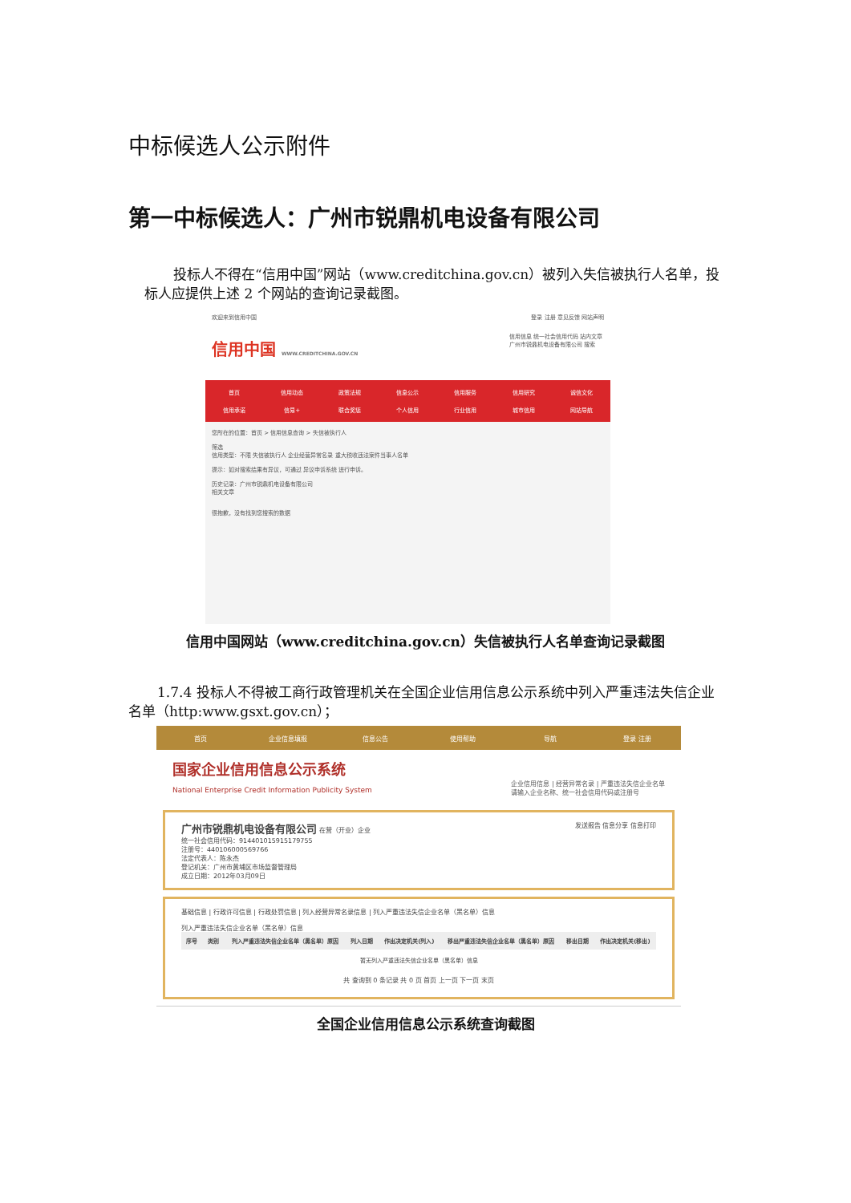中标候选人公示附件
第一中标候选人：广州市锐鼎机电设备有限公司
投标人不得在“信用中国”网站（www.creditchina.gov.cn）被列入失信被执行人名单，投标人应提供上述 2 个网站的查询记录截图。
欢迎来到信用中国 登录 注册 意见反馈 网站声明
信用中国 WWW.CREDITCHINA.GOV.CN
信用信息 统一社会信用代码 站内文章
广州市锐鼎机电设备有限公司 搜索
首页 信用动态 政策法规 信息公示 信用服务 信用研究 诚信文化 信用承诺 信易+ 联合奖惩 个人信用 行业信用 城市信用 网站导航
您所在的位置：首页 > 信用信息查询 > 失信被执行人
筛选
信用类型：不限 失信被执行人 企业经营异常名录 重大税收违法案件当事人名单
提示：如对搜索结果有异议，可通过 异议申诉系统 进行申诉。
历史记录：广州市锐鼎机电设备有限公司
相关文章
很抱歉，没有找到您搜索的数据
信用中国网站（www.creditchina.gov.cn）失信被执行人名单查询记录截图
1.7.4 投标人不得被工商行政管理机关在全国企业信用信息公示系统中列入严重违法失信企业名单（http:www.gsxt.gov.cn）；
首页 企业信息填报 信息公告 使用帮助 导航 登录 注册
国家企业信用信息公示系统
National Enterprise Credit Information Publicity System 企业信用信息 | 经营异常名录 | 严重违法失信企业名单
请输入企业名称、统一社会信用代码或注册号
广州市锐鼎机电设备有限公司 在营（开业）企业 发送报告 信息分享 信息打印
统一社会信用代码：914401015915179755
注册号：440106000569766
法定代表人：陈永杰
登记机关：广州市黄埔区市场监督管理局
成立日期：2012年03月09日
基础信息 | 行政许可信息 | 行政处罚信息 | 列入经营异常名录信息 | 列入严重违法失信企业名单（黑名单）信息
列入严重违法失信企业名单（黑名单）信息
| 序号 | 类别 | 列入严重违法失信企业名单（黑名单）原因 | 列入日期 | 作出决定机关(列入) | 移出严重违法失信企业名单（黑名单）原因 | 移出日期 | 作出决定机关(移出) |
| --- | --- | --- | --- | --- | --- | --- | --- |
| 暂无列入严重违法失信企业名单（黑名单）信息 | | | | | | | |
共 查询到 0 条记录 共 0 页 首页 上一页 下一页 末页
全国企业信用信息公示系统查询截图